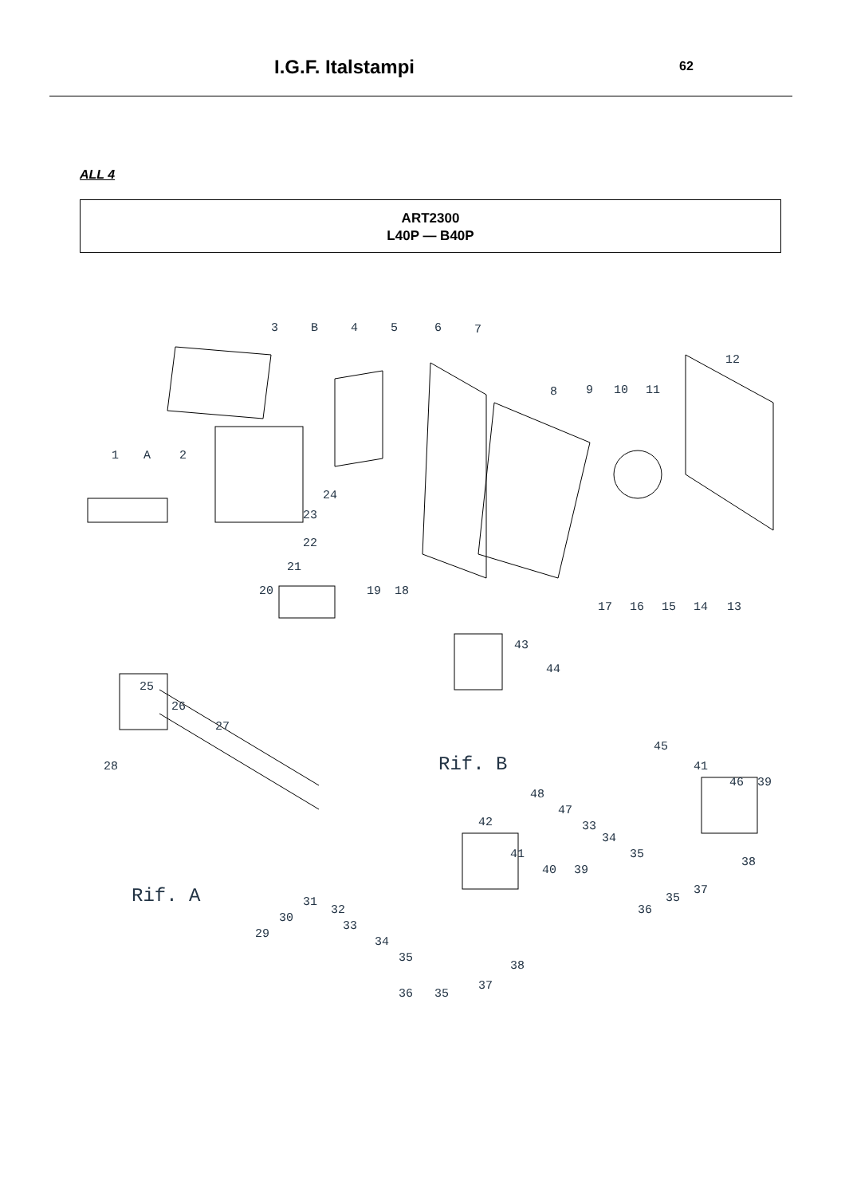I.G.F. Italstampi
62
ALL 4
ART2300
L40P — B40P
3
B
4
5
6
7
12
8
9
10
11
1
A
2
24
23
22
21
20
19
18
17
16
15
14
13
43
44
25
26
27
Rif. B
45
41
46
39
28
48
47
33
34
35
42
41
40
39
Rif. A
31
30
29
32
33
34
35
38
37
35
36
38
37
35
36